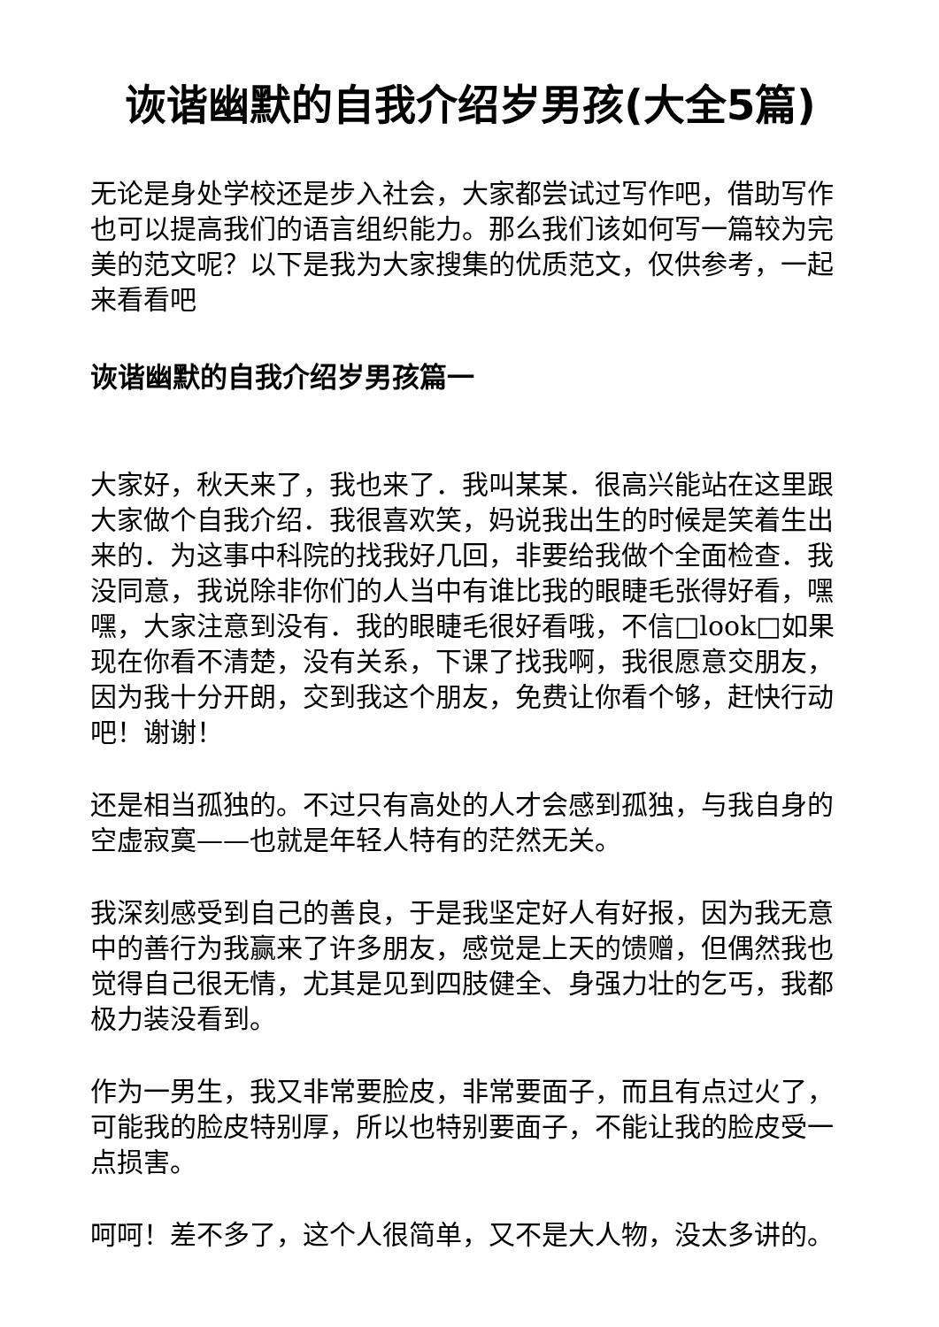诙谐幽默的自我介绍岁男孩(大全5篇)
无论是身处学校还是步入社会，大家都尝试过写作吧，借助写作也可以提高我们的语言组织能力。那么我们该如何写一篇较为完美的范文呢？以下是我为大家搜集的优质范文，仅供参考，一起来看看吧
诙谐幽默的自我介绍岁男孩篇一
大家好，秋天来了，我也来了．我叫某某．很高兴能站在这里跟大家做个自我介绍．我很喜欢笑，妈说我出生的时候是笑着生出来的．为这事中科院的找我好几回，非要给我做个全面检查．我没同意，我说除非你们的人当中有谁比我的眼睫毛张得好看，嘿嘿，大家注意到没有．我的眼睫毛很好看哦，不信□look□如果现在你看不清楚，没有关系，下课了找我啊，我很愿意交朋友，因为我十分开朗，交到我这个朋友，免费让你看个够，赶快行动吧！谢谢！
还是相当孤独的。不过只有高处的人才会感到孤独，与我自身的空虚寂寞——也就是年轻人特有的茫然无关。
我深刻感受到自己的善良，于是我坚定好人有好报，因为我无意中的善行为我赢来了许多朋友，感觉是上天的馈赠，但偶然我也觉得自己很无情，尤其是见到四肢健全、身强力壮的乞丐，我都极力装没看到。
作为一男生，我又非常要脸皮，非常要面子，而且有点过火了，可能我的脸皮特别厚，所以也特别要面子，不能让我的脸皮受一点损害。
呵呵！差不多了，这个人很简单，又不是大人物，没太多讲的。